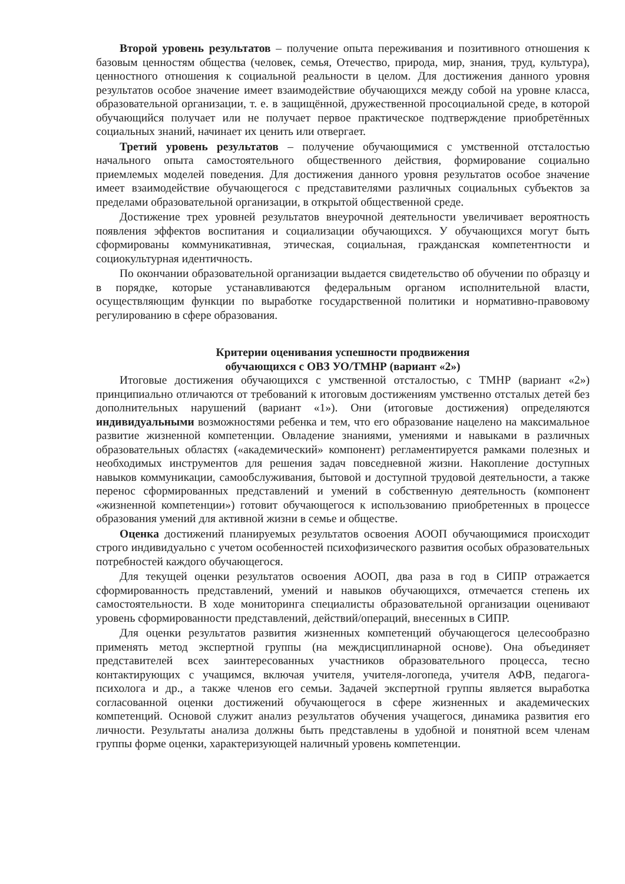Второй уровень результатов – получение опыта переживания и позитивного отношения к базовым ценностям общества (человек, семья, Отечество, природа, мир, знания, труд, культура), ценностного отношения к социальной реальности в целом. Для достижения данного уровня результатов особое значение имеет взаимодействие обучающихся между собой на уровне класса, образовательной организации, т. е. в защищённой, дружественной просоциальной среде, в которой обучающийся получает или не получает первое практическое подтверждение приобретённых социальных знаний, начинает их ценить или отвергает.
Третий уровень результатов – получение обучающимися с умственной отсталостью начального опыта самостоятельного общественного действия, формирование социально приемлемых моделей поведения. Для достижения данного уровня результатов особое значение имеет взаимодействие обучающегося с представителями различных социальных субъектов за пределами образовательной организации, в открытой общественной среде.
Достижение трех уровней результатов внеурочной деятельности увеличивает вероятность появления эффектов воспитания и социализации обучающихся. У обучающихся могут быть сформированы коммуникативная, этическая, социальная, гражданская компетентности и социокультурная идентичность.
По окончании образовательной организации выдается свидетельство об обучении по образцу и в порядке, которые устанавливаются федеральным органом исполнительной власти, осуществляющим функции по выработке государственной политики и нормативно-правовому регулированию в сфере образования.
Критерии оценивания успешности продвижения
обучающихся с ОВЗ УО/ТМНР (вариант «2»)
Итоговые достижения обучающихся с умственной отсталостью, с ТМНР (вариант «2») принципиально отличаются от требований к итоговым достижениям умственно отсталых детей без дополнительных нарушений (вариант «1»). Они (итоговые достижения) определяются индивидуальными возможностями ребенка и тем, что его образование нацелено на максимальное развитие жизненной компетенции. Овладение знаниями, умениями и навыками в различных образовательных областях («академический» компонент) регламентируется рамками полезных и необходимых инструментов для решения задач повседневной жизни. Накопление доступных навыков коммуникации, самообслуживания, бытовой и доступной трудовой деятельности, а также перенос сформированных представлений и умений в собственную деятельность (компонент «жизненной компетенции») готовит обучающегося к использованию приобретенных в процессе образования умений для активной жизни в семье и обществе.
Оценка достижений планируемых результатов освоения АООП обучающимися происходит строго индивидуально с учетом особенностей психофизического развития особых образовательных потребностей каждого обучающегося.
Для текущей оценки результатов освоения АООП, два раза в год в СИПР отражается сформированность представлений, умений и навыков обучающихся, отмечается степень их самостоятельности. В ходе мониторинга специалисты образовательной организации оценивают уровень сформированности представлений, действий/операций, внесенных в СИПР.
Для оценки результатов развития жизненных компетенций обучающегося целесообразно применять метод экспертной группы (на междисциплинарной основе). Она объединяет представителей всех заинтересованных участников образовательного процесса, тесно контактирующих с учащимся, включая учителя, учителя-логопеда, учителя АФВ, педагога-психолога и др., а также членов его семьи. Задачей экспертной группы является выработка согласованной оценки достижений обучающегося в сфере жизненных и академических компетенций. Основой служит анализ результатов обучения учащегося, динамика развития его личности. Результаты анализа должны быть представлены в удобной и понятной всем членам группы форме оценки, характеризующей наличный уровень компетенции.